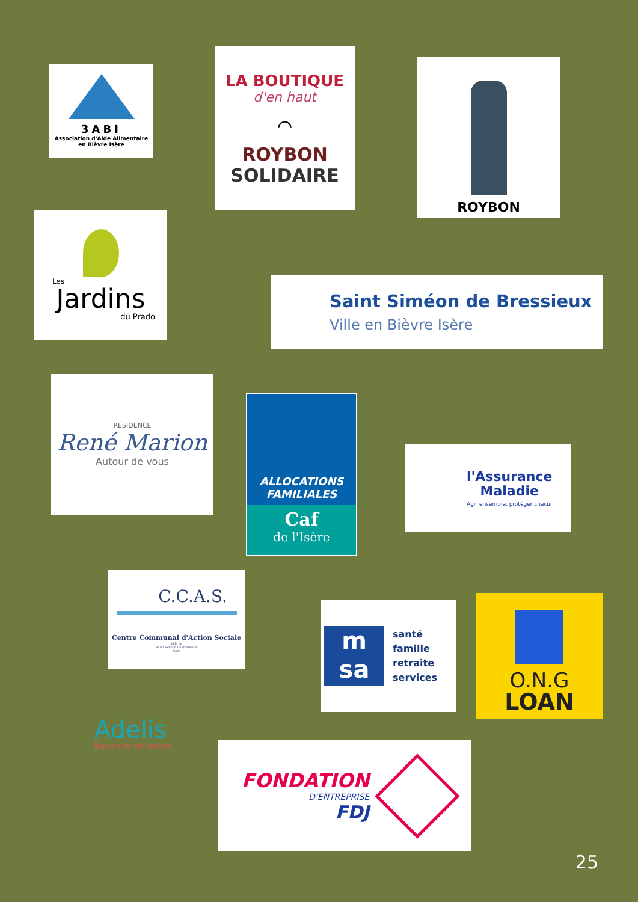3ABI
Association d'Aide Alimentaire
en Bièvre Isère
LA BOUTIQUE
d'en haut
⌒
ROYBON
SOLIDAIRE
ROYBON
Les
Jardins
du Prado
Saint Siméon de Bressieux
Ville en Bièvre Isère
RÉSIDENCE
René Marion
Autour de vous
ALLOCATIONS
FAMILIALES
Caf
de l'Isère
l'Assurance
Maladie
Agir ensemble, protéger chacun
C.C.A.S.
Centre Communal d'Action Sociale
Ville de
Saint Siméon De Bressieux
- Isère -
m
sa
santé
famille
retraite
services
O.N.G
LOAN
Adelis
Espace de vie sociale
FONDATION
D'ENTREPRISE
FDJ
25